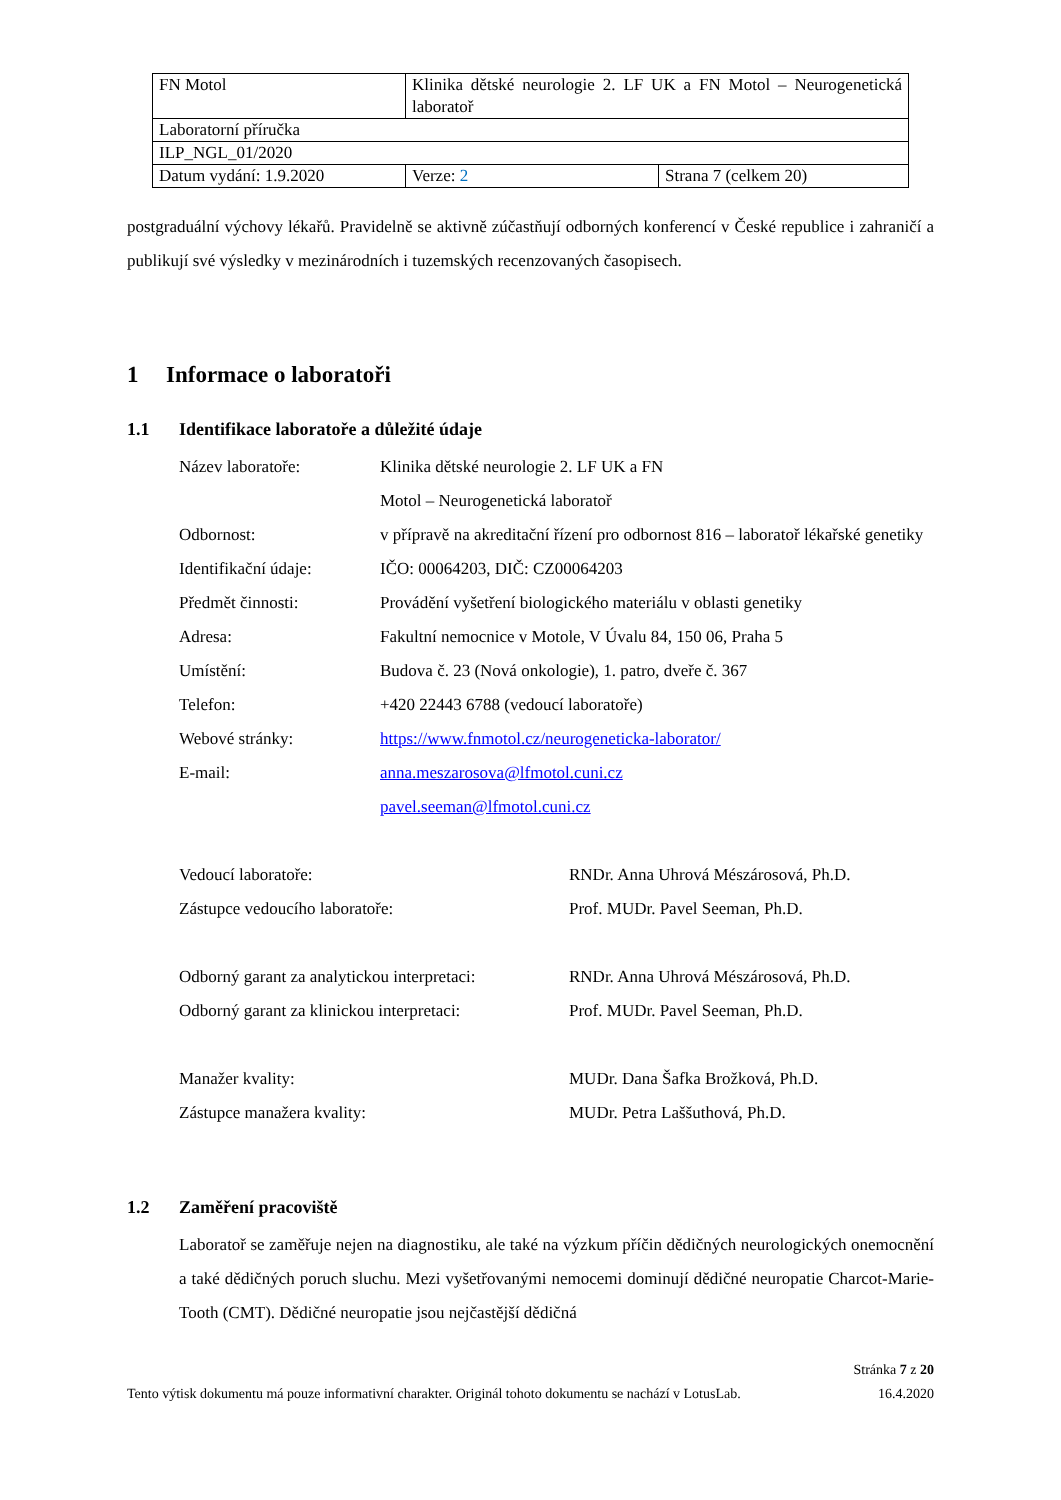| FN Motol | Klinika dětské neurologie 2. LF UK a FN Motol – Neurogenetická laboratoř | |
| Laboratorní příručka | | |
| ILP_NGL_01/2020 | | |
| Datum vydání: 1.9.2020 | Verze: 2 | Strana 7 (celkem 20) |
postgraduální výchovy lékařů. Pravidelně se aktivně zúčastňují odborných konferencí v České republice i zahraničí a publikují své výsledky v mezinárodních i tuzemských recenzovaných časopisech.
1 Informace o laboratoři
1.1 Identifikace laboratoře a důležité údaje
| Název laboratoře: | Klinika dětské neurologie 2. LF UK a FN Motol – Neurogenetická laboratoř |
| Odbornost: | v přípravě na akreditační řízení pro odbornost 816 – laboratoř lékařské genetiky |
| Identifikační údaje: | IČO: 00064203, DIČ: CZ00064203 |
| Předmět činnosti: | Provádění vyšetření biologického materiálu v oblasti genetiky |
| Adresa: | Fakultní nemocnice v Motole, V Úvalu 84, 150 06, Praha 5 |
| Umístění: | Budova č. 23 (Nová onkologie), 1. patro, dveře č. 367 |
| Telefon: | +420 22443 6788 (vedoucí laboratoře) |
| Webové stránky: | https://www.fnmotol.cz/neurogeneticka-laborator/ |
| E-mail: | anna.meszarosova@lfmotol.cuni.cz pavel.seeman@lfmotol.cuni.cz |
| Vedoucí laboratoře: | RNDr. Anna Uhrová Mészárosová, Ph.D. |
| Zástupce vedoucího laboratoře: | Prof. MUDr. Pavel Seeman, Ph.D. |
| Odborný garant za analytickou interpretaci: | RNDr. Anna Uhrová Mészárosová, Ph.D. |
| Odborný garant za klinickou interpretaci: | Prof. MUDr. Pavel Seeman, Ph.D. |
| Manažer kvality: | MUDr. Dana Šafka Brožková, Ph.D. |
| Zástupce manažera kvality: | MUDr. Petra Laššuthová, Ph.D. |
1.2 Zaměření pracoviště
Laboratoř se zaměřuje nejen na diagnostiku, ale také na výzkum příčin dědičných neurologických onemocnění a také dědičných poruch sluchu. Mezi vyšetřovanými nemocemi dominují dědičné neuropatie Charcot-Marie-Tooth (CMT). Dědičné neuropatie jsou nejčastější dědičná
Stránka 7 z 20
Tento výtisk dokumentu má pouze informativní charakter. Originál tohoto dokumentu se nachází v LotusLab. 16.4.2020